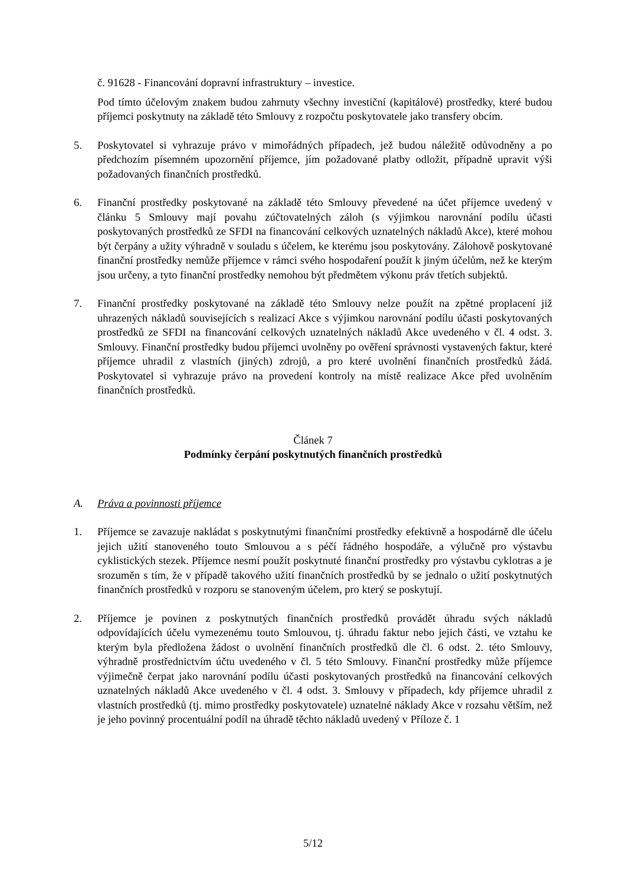č. 91628 - Financování dopravní infrastruktury – investice.
Pod tímto účelovým znakem budou zahrnuty všechny investiční (kapitálové) prostředky, které budou příjemci poskytnuty na základě této Smlouvy z rozpočtu poskytovatele jako transfery obcím.
5. Poskytovatel si vyhrazuje právo v mimořádných případech, jež budou náležitě odůvodněny a po předchozím písemném upozornění příjemce, jím požadované platby odložit, případně upravit výši požadovaných finančních prostředků.
6. Finanční prostředky poskytované na základě této Smlouvy převedené na účet příjemce uvedený v článku 5 Smlouvy mají povahu zúčtovatelných záloh (s výjimkou narovnání podílu účasti poskytovaných prostředků ze SFDI na financování celkových uznatelných nákladů Akce), které mohou být čerpány a užity výhradně v souladu s účelem, ke kterému jsou poskytovány. Zálohově poskytované finanční prostředky nemůže příjemce v rámci svého hospodaření použít k jiným účelům, než ke kterým jsou určeny, a tyto finanční prostředky nemohou být předmětem výkonu práv třetích subjektů.
7. Finanční prostředky poskytované na základě této Smlouvy nelze použít na zpětné proplacení již uhrazených nákladů souvisejících s realizací Akce s výjimkou narovnání podílu účasti poskytovaných prostředků ze SFDI na financování celkových uznatelných nákladů Akce uvedeného v čl. 4 odst. 3. Smlouvy. Finanční prostředky budou příjemci uvolněny po ověření správnosti vystavených faktur, které příjemce uhradil z vlastních (jiných) zdrojů, a pro které uvolnění finančních prostředků žádá. Poskytovatel si vyhrazuje právo na provedení kontroly na místě realizace Akce před uvolněním finančních prostředků.
Článek 7
Podmínky čerpání poskytnutých finančních prostředků
A. Práva a povinnosti příjemce
1. Příjemce se zavazuje nakládat s poskytnutými finančními prostředky efektivně a hospodárně dle účelu jejich užití stanoveného touto Smlouvou a s péčí řádného hospodáře, a výlučně pro výstavbu cyklistických stezek. Příjemce nesmí použít poskytnuté finanční prostředky pro výstavbu cyklotras a je srozuměn s tím, že v případě takového užití finančních prostředků by se jednalo o užití poskytnutých finančních prostředků v rozporu se stanoveným účelem, pro který se poskytují.
2. Příjemce je povinen z poskytnutých finančních prostředků provádět úhradu svých nákladů odpovídajících účelu vymezenému touto Smlouvou, tj. úhradu faktur nebo jejich části, ve vztahu ke kterým byla předložena žádost o uvolnění finančních prostředků dle čl. 6 odst. 2. této Smlouvy, výhradně prostřednictvím účtu uvedeného v čl. 5 této Smlouvy. Finanční prostředky může příjemce výjimečně čerpat jako narovnání podílu účasti poskytovaných prostředků na financování celkových uznatelných nákladů Akce uvedeného v čl. 4 odst. 3. Smlouvy v případech, kdy příjemce uhradil z vlastních prostředků (tj. mimo prostředky poskytovatele) uznatelné náklady Akce v rozsahu větším, než je jeho povinný procentuální podíl na úhradě těchto nákladů uvedený v Příloze č. 1
5/12